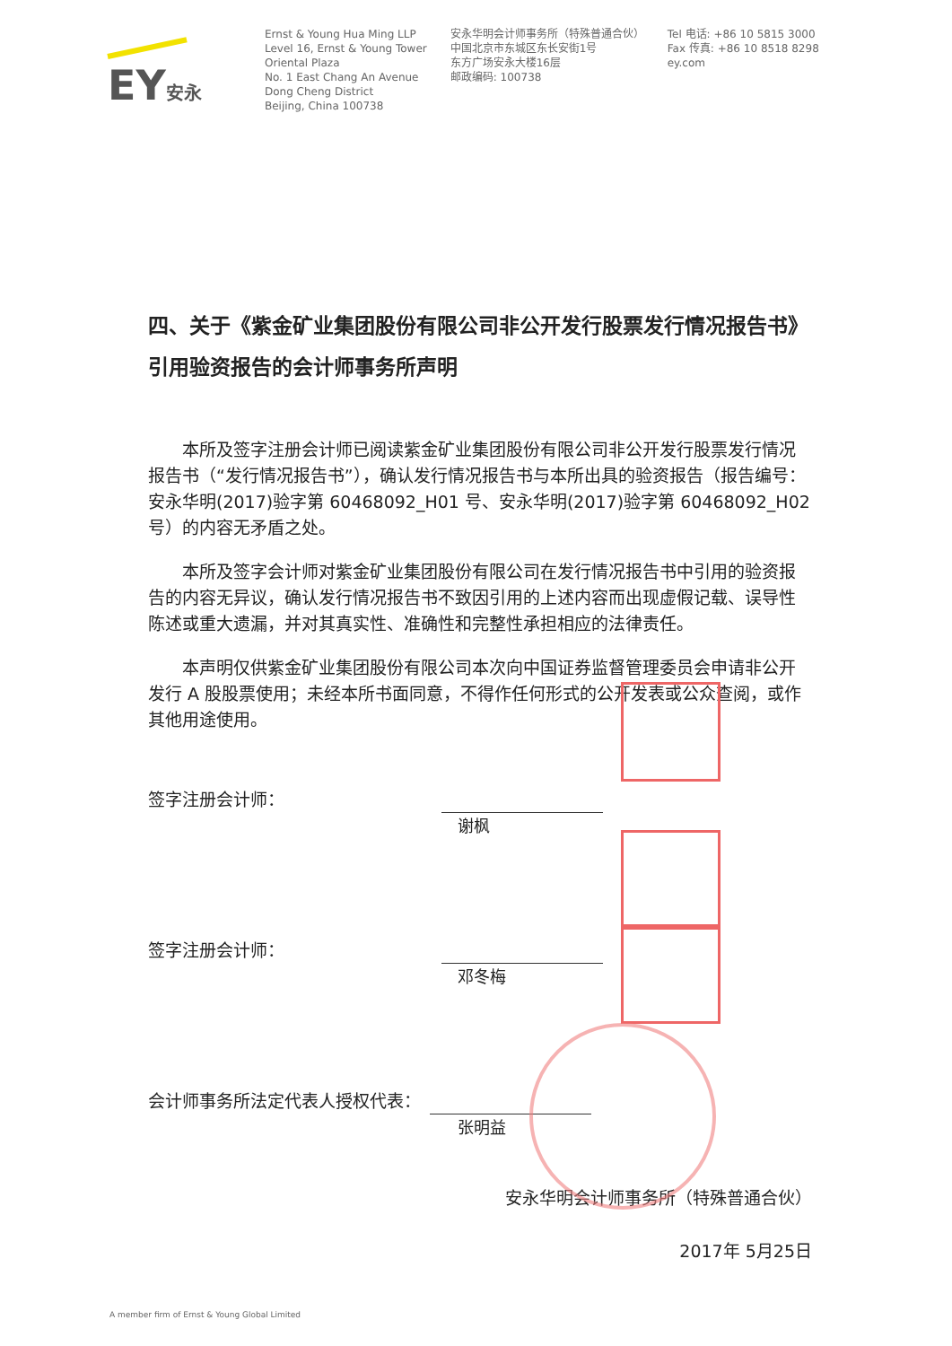EY安永
Ernst & Young Hua Ming LLP
Level 16, Ernst & Young Tower
Oriental Plaza
No. 1 East Chang An Avenue
Dong Cheng District
Beijing, China 100738
安永华明会计师事务所（特殊普通合伙）
中国北京市东城区东长安街1号
东方广场安永大楼16层
邮政编码: 100738
Tel 电话: +86 10 5815 3000
Fax 传真: +86 10 8518 8298
ey.com
四、关于《紫金矿业集团股份有限公司非公开发行股票发行情况报告书》引用验资报告的会计师事务所声明
本所及签字注册会计师已阅读紫金矿业集团股份有限公司非公开发行股票发行情况报告书（“发行情况报告书”），确认发行情况报告书与本所出具的验资报告（报告编号：安永华明(2017)验字第 60468092_H01 号、安永华明(2017)验字第 60468092_H02 号）的内容无矛盾之处。
本所及签字会计师对紫金矿业集团股份有限公司在发行情况报告书中引用的验资报告的内容无异议，确认发行情况报告书不致因引用的上述内容而出现虚假记载、误导性陈述或重大遗漏，并对其真实性、准确性和完整性承担相应的法律责任。
本声明仅供紫金矿业集团股份有限公司本次向中国证券监督管理委员会申请非公开发行 A 股股票使用；未经本所书面同意，不得作任何形式的公开发表或公众查阅，或作其他用途使用。
签字注册会计师：
谢枫
签字注册会计师：
邓冬梅
会计师事务所法定代表人授权代表：
张明益
安永华明会计师事务所（特殊普通合伙）
2017年 5月25日
A member firm of Ernst & Young Global Limited